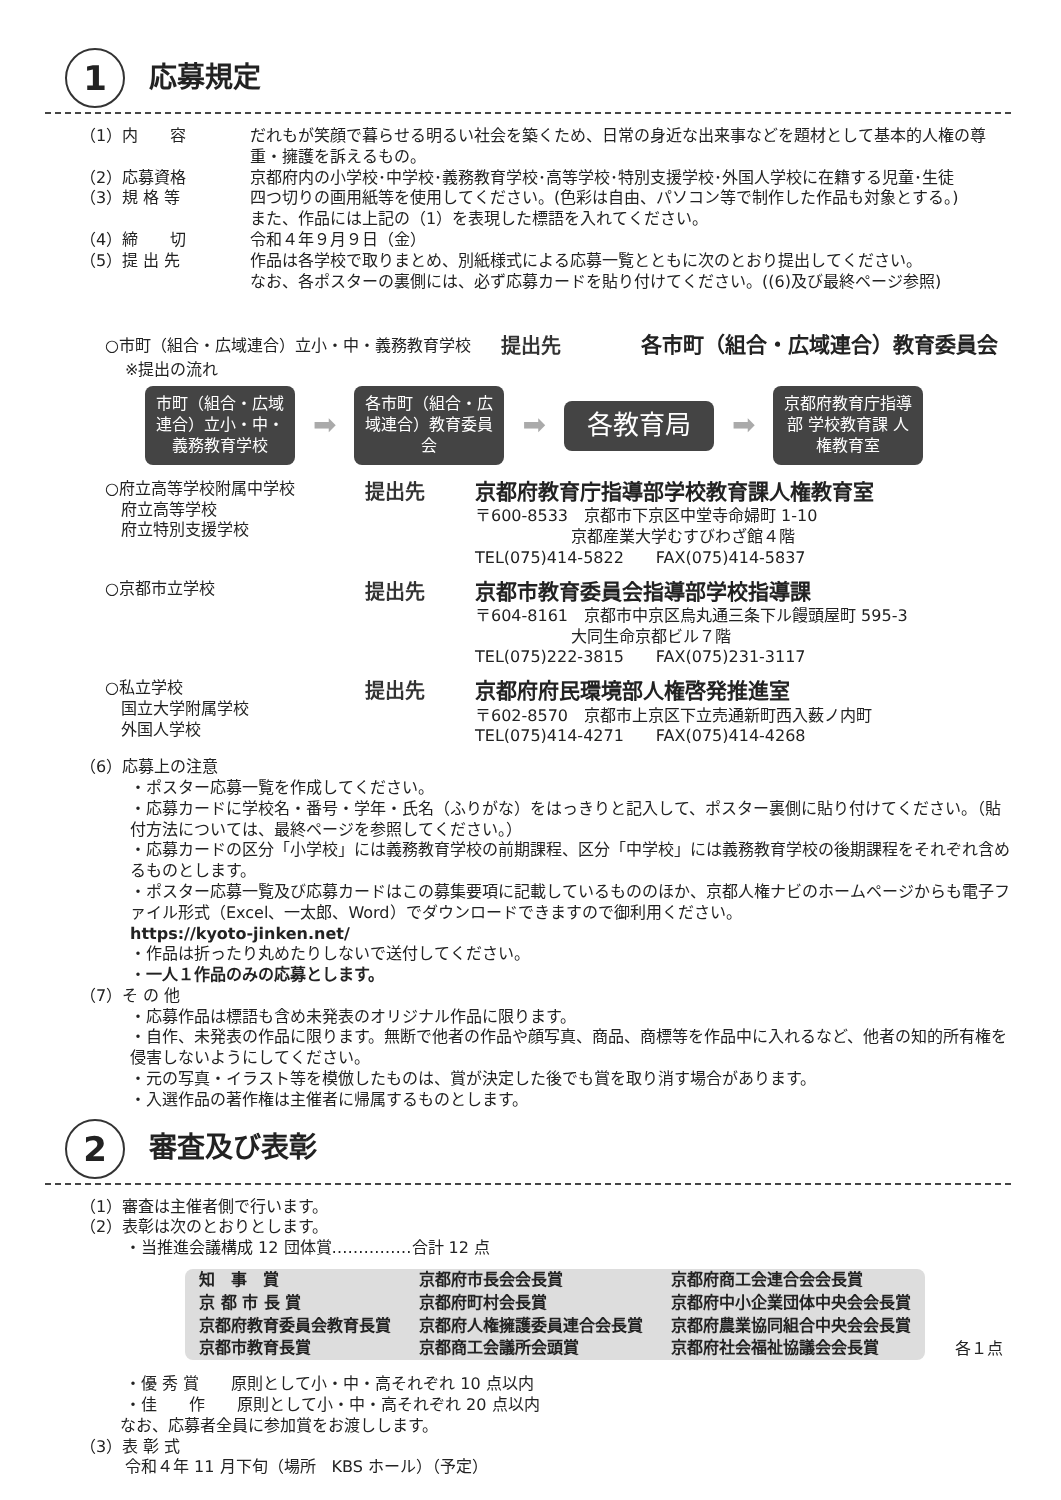1
応募規定
（1）内　　容 だれもが笑顔で暮らせる明るい社会を築くため、日常の身近な出来事などを題材として基本的人権の尊重・擁護を訴えるもの。
（2）応募資格 京都府内の小学校･中学校･義務教育学校･高等学校･特別支援学校･外国人学校に在籍する児童･生徒
（3）規 格 等 四つ切りの画用紙等を使用してください。(色彩は自由、パソコン等で制作した作品も対象とする。)
また、作品には上記の（1）を表現した標語を入れてください。
（4）締　　切 令和４年９月９日（金）
（5）提 出 先 作品は各学校で取りまとめ、別紙様式による応募一覧とともに次のとおり提出してください。
なお、各ポスターの裏側には、必ず応募カードを貼り付けてください。((6)及び最終ページ参照)
○市町（組合・広域連合）立小・中・義務教育学校
提出先 各市町（組合・広域連合）教育委員会
※提出の流れ
市町（組合・広域連合）立小・中・義務教育学校
➡
各市町（組合・広域連合）教育委員会
➡
各教育局
➡
京都府教育庁指導部 学校教育課 人権教育室
○府立高等学校附属中学校
　府立高等学校
　府立特別支援学校
提出先 京都府教育庁指導部学校教育課人権教育室
〒600-8533　京都市下京区中堂寺命婦町 1-10
　　　　　　京都産業大学むすびわざ館４階
TEL(075)414-5822　　FAX(075)414-5837
○京都市立学校
提出先 京都市教育委員会指導部学校指導課
〒604-8161　京都市中京区烏丸通三条下ル饅頭屋町 595-3
　　　　　　大同生命京都ビル７階
TEL(075)222-3815　　FAX(075)231-3117
○私立学校
　国立大学附属学校
　外国人学校
提出先 京都府府民環境部人権啓発推進室
〒602-8570　京都市上京区下立売通新町西入薮ノ内町
TEL(075)414-4271　　FAX(075)414-4268
（6）応募上の注意
・ポスター応募一覧を作成してください。
・応募カードに学校名・番号・学年・氏名（ふりがな）をはっきりと記入して、ポスター裏側に貼り付けてください。（貼付方法については、最終ページを参照してください。）
・応募カードの区分「小学校」には義務教育学校の前期課程、区分「中学校」には義務教育学校の後期課程をそれぞれ含めるものとします。
・ポスター応募一覧及び応募カードはこの募集要項に記載しているもののほか、京都人権ナビのホームページからも電子ファイル形式（Excel、一太郎、Word）でダウンロードできますので御利用ください。
https://kyoto-jinken.net/
・作品は折ったり丸めたりしないで送付してください。
・一人１作品のみの応募とします。
（7）そ の 他
・応募作品は標語も含め未発表のオリジナル作品に限ります。
・自作、未発表の作品に限ります。無断で他者の作品や顔写真、商品、商標等を作品中に入れるなど、他者の知的所有権を侵害しないようにしてください。
・元の写真・イラスト等を模倣したものは、賞が決定した後でも賞を取り消す場合があります。
・入選作品の著作権は主催者に帰属するものとします。
2
審査及び表彰
（1）審査は主催者側で行います。
（2）表彰は次のとおりとします。
・当推進会議構成 12 団体賞……………合計 12 点
| 知 事 賞 | 京都府市長会会長賞 | 京都府商工会連合会会長賞 |
| 京 都 市 長 賞 | 京都府町村会長賞 | 京都府中小企業団体中央会会長賞 |
| 京都府教育委員会教育長賞 | 京都府人権擁護委員連合会長賞 | 京都府農業協同組合中央会会長賞 |
| 京都市教育長賞 | 京都商工会議所会頭賞 | 京都府社会福祉協議会会長賞 |
各１点
・優 秀 賞　　原則として小・中・高それぞれ 10 点以内
・佳　　作　　原則として小・中・高それぞれ 20 点以内
なお、応募者全員に参加賞をお渡しします。
（3）表 彰 式
令和４年 11 月下旬（場所　KBS ホール）（予定）